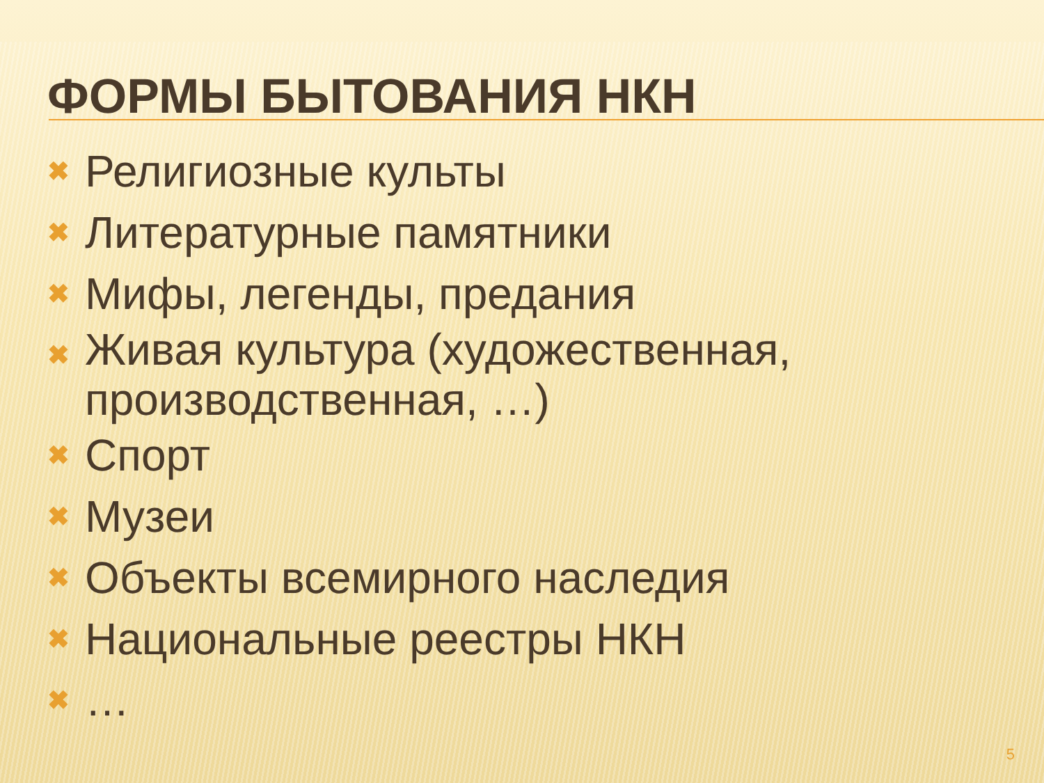ФОРМЫ БЫТОВАНИЯ НКН
✖ Религиозные культы
✖ Литературные памятники
✖ Мифы, легенды, предания
✖ Живая культура (художественная, производственная, …)
✖ Спорт
✖ Музеи
✖ Объекты всемирного наследия
✖ Национальные реестры НКН
✖ …
5